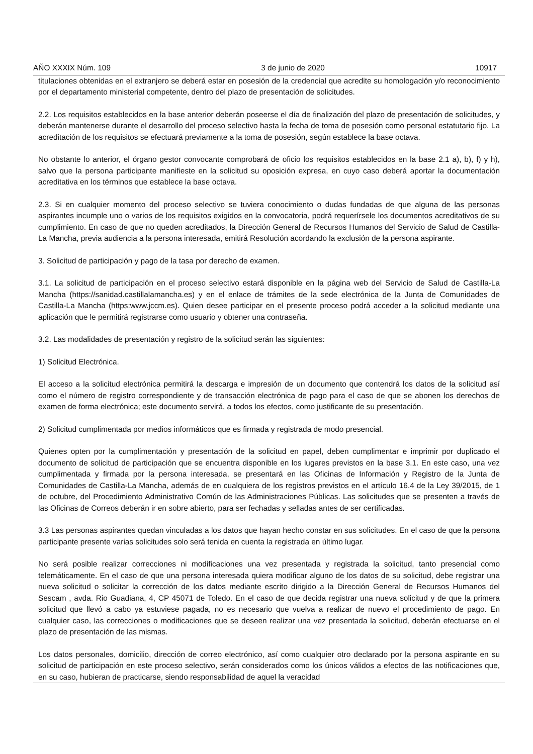AÑO XXXIX Núm. 109 3 de junio de 2020 10917
titulaciones obtenidas en el extranjero se deberá estar en posesión de la credencial que acredite su homologación y/o reconocimiento por el departamento ministerial competente, dentro del plazo de presentación de solicitudes.
2.2. Los requisitos establecidos en la base anterior deberán poseerse el día de finalización del plazo de presentación de solicitudes, y deberán mantenerse durante el desarrollo del proceso selectivo hasta la fecha de toma de posesión como personal estatutario fijo. La acreditación de los requisitos se efectuará previamente a la toma de posesión, según establece la base octava.
No obstante lo anterior, el órgano gestor convocante comprobará de oficio los requisitos establecidos en la base 2.1 a), b), f) y h), salvo que la persona participante manifieste en la solicitud su oposición expresa, en cuyo caso deberá aportar la documentación acreditativa en los términos que establece la base octava.
2.3. Si en cualquier momento del proceso selectivo se tuviera conocimiento o dudas fundadas de que alguna de las personas aspirantes incumple uno o varios de los requisitos exigidos en la convocatoria, podrá requerírsele los documentos acreditativos de su cumplimiento. En caso de que no queden acreditados, la Dirección General de Recursos Humanos del Servicio de Salud de Castilla-La Mancha, previa audiencia a la persona interesada, emitirá Resolución acordando la exclusión de la persona aspirante.
3. Solicitud de participación y pago de la tasa por derecho de examen.
3.1. La solicitud de participación en el proceso selectivo estará disponible en la página web del Servicio de Salud de Castilla-La Mancha (https://sanidad.castillalamancha.es) y en el enlace de trámites de la sede electrónica de la Junta de Comunidades de Castilla-La Mancha (https:www.jccm.es). Quien desee participar en el presente proceso podrá acceder a la solicitud mediante una aplicación que le permitirá registrarse como usuario y obtener una contraseña.
3.2. Las modalidades de presentación y registro de la solicitud serán las siguientes:
1) Solicitud Electrónica.
El acceso a la solicitud electrónica permitirá la descarga e impresión de un documento que contendrá los datos de la solicitud así como el número de registro correspondiente y de transacción electrónica de pago para el caso de que se abonen los derechos de examen de forma electrónica; este documento servirá, a todos los efectos, como justificante de su presentación.
2) Solicitud cumplimentada por medios informáticos que es firmada y registrada de modo presencial.
Quienes opten por la cumplimentación y presentación de la solicitud en papel, deben cumplimentar e imprimir por duplicado el documento de solicitud de participación que se encuentra disponible en los lugares previstos en la base 3.1. En este caso, una vez cumplimentada y firmada por la persona interesada, se presentará en las Oficinas de Información y Registro de la Junta de Comunidades de Castilla-La Mancha, además de en cualquiera de los registros previstos en el artículo 16.4 de la Ley 39/2015, de 1 de octubre, del Procedimiento Administrativo Común de las Administraciones Públicas. Las solicitudes que se presenten a través de las Oficinas de Correos deberán ir en sobre abierto, para ser fechadas y selladas antes de ser certificadas.
3.3 Las personas aspirantes quedan vinculadas a los datos que hayan hecho constar en sus solicitudes. En el caso de que la persona participante presente varias solicitudes solo será tenida en cuenta la registrada en último lugar.
No será posible realizar correcciones ni modificaciones una vez presentada y registrada la solicitud, tanto presencial como telemáticamente. En el caso de que una persona interesada quiera modificar alguno de los datos de su solicitud, debe registrar una nueva solicitud o solicitar la corrección de los datos mediante escrito dirigido a la Dirección General de Recursos Humanos del Sescam , avda. Rio Guadiana, 4, CP 45071 de Toledo. En el caso de que decida registrar una nueva solicitud y de que la primera solicitud que llevó a cabo ya estuviese pagada, no es necesario que vuelva a realizar de nuevo el procedimiento de pago. En cualquier caso, las correcciones o modificaciones que se deseen realizar una vez presentada la solicitud, deberán efectuarse en el plazo de presentación de las mismas.
Los datos personales, domicilio, dirección de correo electrónico, así como cualquier otro declarado por la persona aspirante en su solicitud de participación en este proceso selectivo, serán considerados como los únicos válidos a efectos de las notificaciones que, en su caso, hubieran de practicarse, siendo responsabilidad de aquel la veracidad